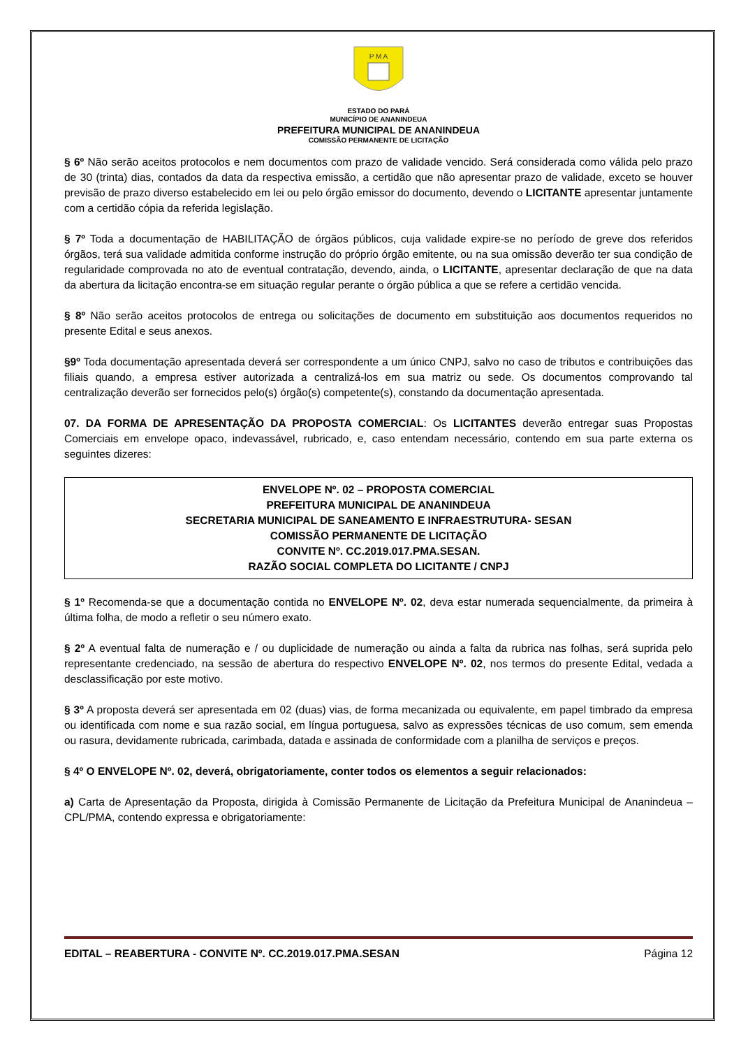P M A
ESTADO DO PARÁ
MUNICÍPIO DE ANANINDEUA
PREFEITURA MUNICIPAL DE ANANINDEUA
COMISSÃO PERMANENTE DE LICITAÇÃO
§ 6º Não serão aceitos protocolos e nem documentos com prazo de validade vencido. Será considerada como válida pelo prazo de 30 (trinta) dias, contados da data da respectiva emissão, a certidão que não apresentar prazo de validade, exceto se houver previsão de prazo diverso estabelecido em lei ou pelo órgão emissor do documento, devendo o LICITANTE apresentar juntamente com a certidão cópia da referida legislação.
§ 7º Toda a documentação de HABILITAÇÃO de órgãos públicos, cuja validade expire-se no período de greve dos referidos órgãos, terá sua validade admitida conforme instrução do próprio órgão emitente, ou na sua omissão deverão ter sua condição de regularidade comprovada no ato de eventual contratação, devendo, ainda, o LICITANTE, apresentar declaração de que na data da abertura da licitação encontra-se em situação regular perante o órgão pública a que se refere a certidão vencida.
§ 8º Não serão aceitos protocolos de entrega ou solicitações de documento em substituição aos documentos requeridos no presente Edital e seus anexos.
§9º Toda documentação apresentada deverá ser correspondente a um único CNPJ, salvo no caso de tributos e contribuições das filiais quando, a empresa estiver autorizada a centralizá-los em sua matriz ou sede. Os documentos comprovando tal centralização deverão ser fornecidos pelo(s) órgão(s) competente(s), constando da documentação apresentada.
07. DA FORMA DE APRESENTAÇÃO DA PROPOSTA COMERCIAL: Os LICITANTES deverão entregar suas Propostas Comerciais em envelope opaco, indevassável, rubricado, e, caso entendam necessário, contendo em sua parte externa os seguintes dizeres:
ENVELOPE Nº. 02 – PROPOSTA COMERCIAL
PREFEITURA MUNICIPAL DE ANANINDEUA
SECRETARIA MUNICIPAL DE SANEAMENTO E INFRAESTRUTURA- SESAN
COMISSÃO PERMANENTE DE LICITAÇÃO
CONVITE Nº. CC.2019.017.PMA.SESAN.
RAZÃO SOCIAL COMPLETA DO LICITANTE / CNPJ
§ 1º Recomenda-se que a documentação contida no ENVELOPE Nº. 02, deva estar numerada sequencialmente, da primeira à última folha, de modo a refletir o seu número exato.
§ 2º A eventual falta de numeração e / ou duplicidade de numeração ou ainda a falta da rubrica nas folhas, será suprida pelo representante credenciado, na sessão de abertura do respectivo ENVELOPE Nº. 02, nos termos do presente Edital, vedada a desclassificação por este motivo.
§ 3º A proposta deverá ser apresentada em 02 (duas) vias, de forma mecanizada ou equivalente, em papel timbrado da empresa ou identificada com nome e sua razão social, em língua portuguesa, salvo as expressões técnicas de uso comum, sem emenda ou rasura, devidamente rubricada, carimbada, datada e assinada de conformidade com a planilha de serviços e preços.
§ 4º O ENVELOPE Nº. 02, deverá, obrigatoriamente, conter todos os elementos a seguir relacionados:
a) Carta de Apresentação da Proposta, dirigida à Comissão Permanente de Licitação da Prefeitura Municipal de Ananindeua – CPL/PMA, contendo expressa e obrigatoriamente:
EDITAL – REABERTURA - CONVITE Nº. CC.2019.017.PMA.SESAN Página 12